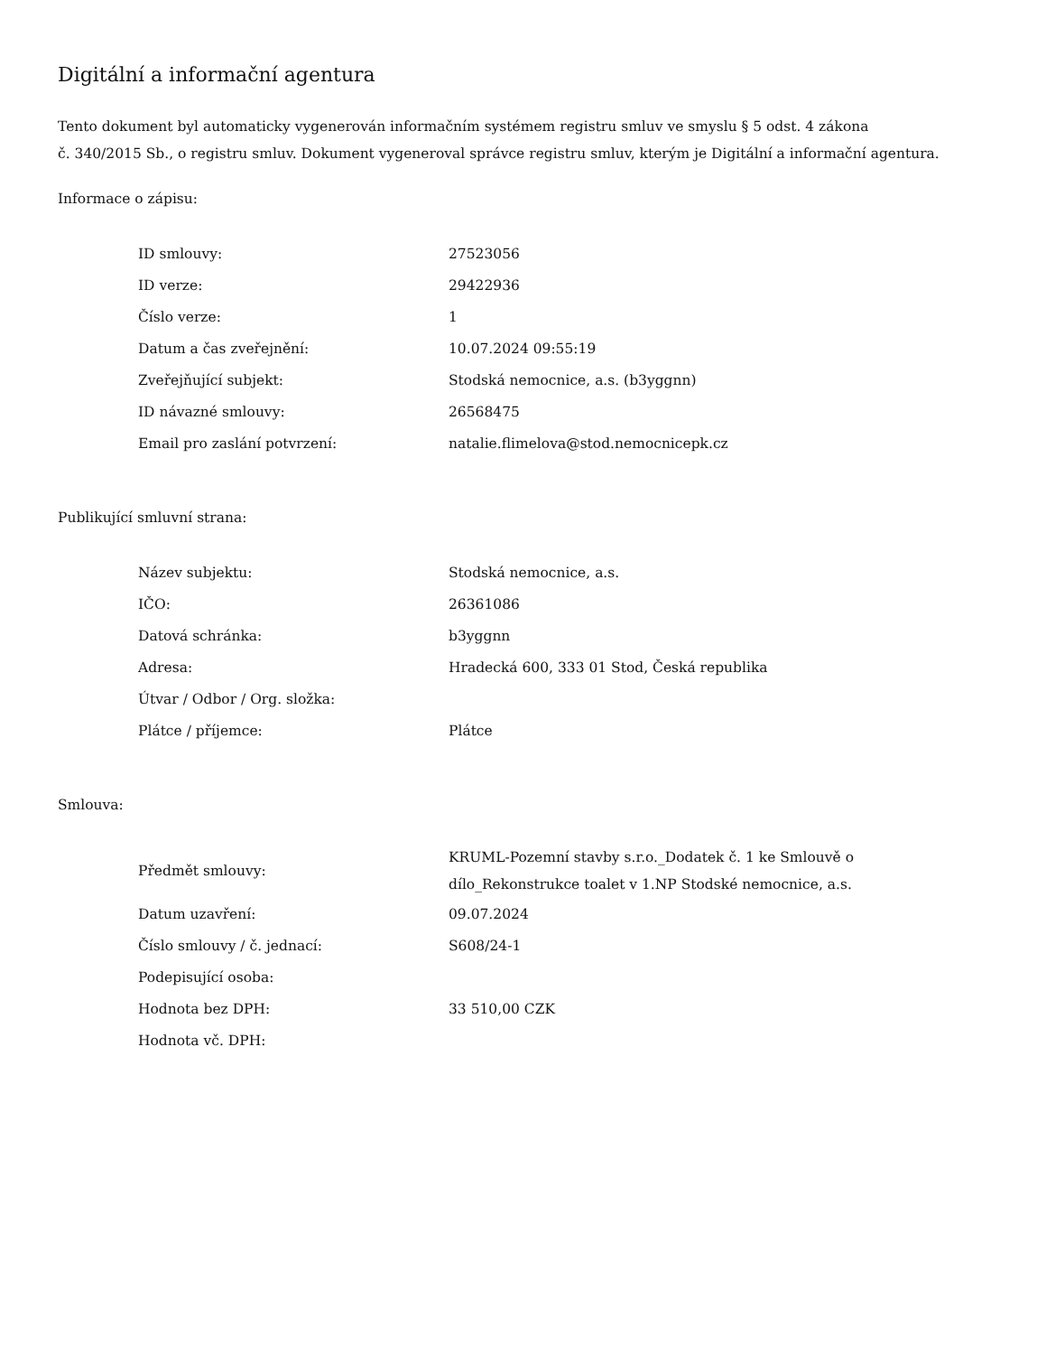Digitální a informační agentura
Tento dokument byl automaticky vygenerován informačním systémem registru smluv ve smyslu § 5 odst. 4 zákona
č. 340/2015 Sb., o registru smluv. Dokument vygeneroval správce registru smluv, kterým je Digitální a informační agentura.
Informace o zápisu:
| ID smlouvy: | 27523056 |
| ID verze: | 29422936 |
| Číslo verze: | 1 |
| Datum a čas zveřejnění: | 10.07.2024 09:55:19 |
| Zveřejňující subjekt: | Stodská nemocnice, a.s. (b3yggnn) |
| ID návazné smlouvy: | 26568475 |
| Email pro zaslání potvrzení: | natalie.flimelova@stod.nemocnicepk.cz |
Publikující smluvní strana:
| Název subjektu: | Stodská nemocnice, a.s. |
| IČO: | 26361086 |
| Datová schránka: | b3yggnn |
| Adresa: | Hradecká 600, 333 01 Stod, Česká republika |
| Útvar / Odbor / Org. složka: | |
| Plátce / příjemce: | Plátce |
Smlouva:
| Předmět smlouvy: | KRUML-Pozemní stavby s.r.o._Dodatek č. 1 ke Smlouvě o dílo_Rekonstrukce toalet v 1.NP Stodské nemocnice, a.s. |
| Datum uzavření: | 09.07.2024 |
| Číslo smlouvy / č. jednací: | S608/24-1 |
| Podepisující osoba: | |
| Hodnota bez DPH: | 33 510,00 CZK |
| Hodnota vč. DPH: | |